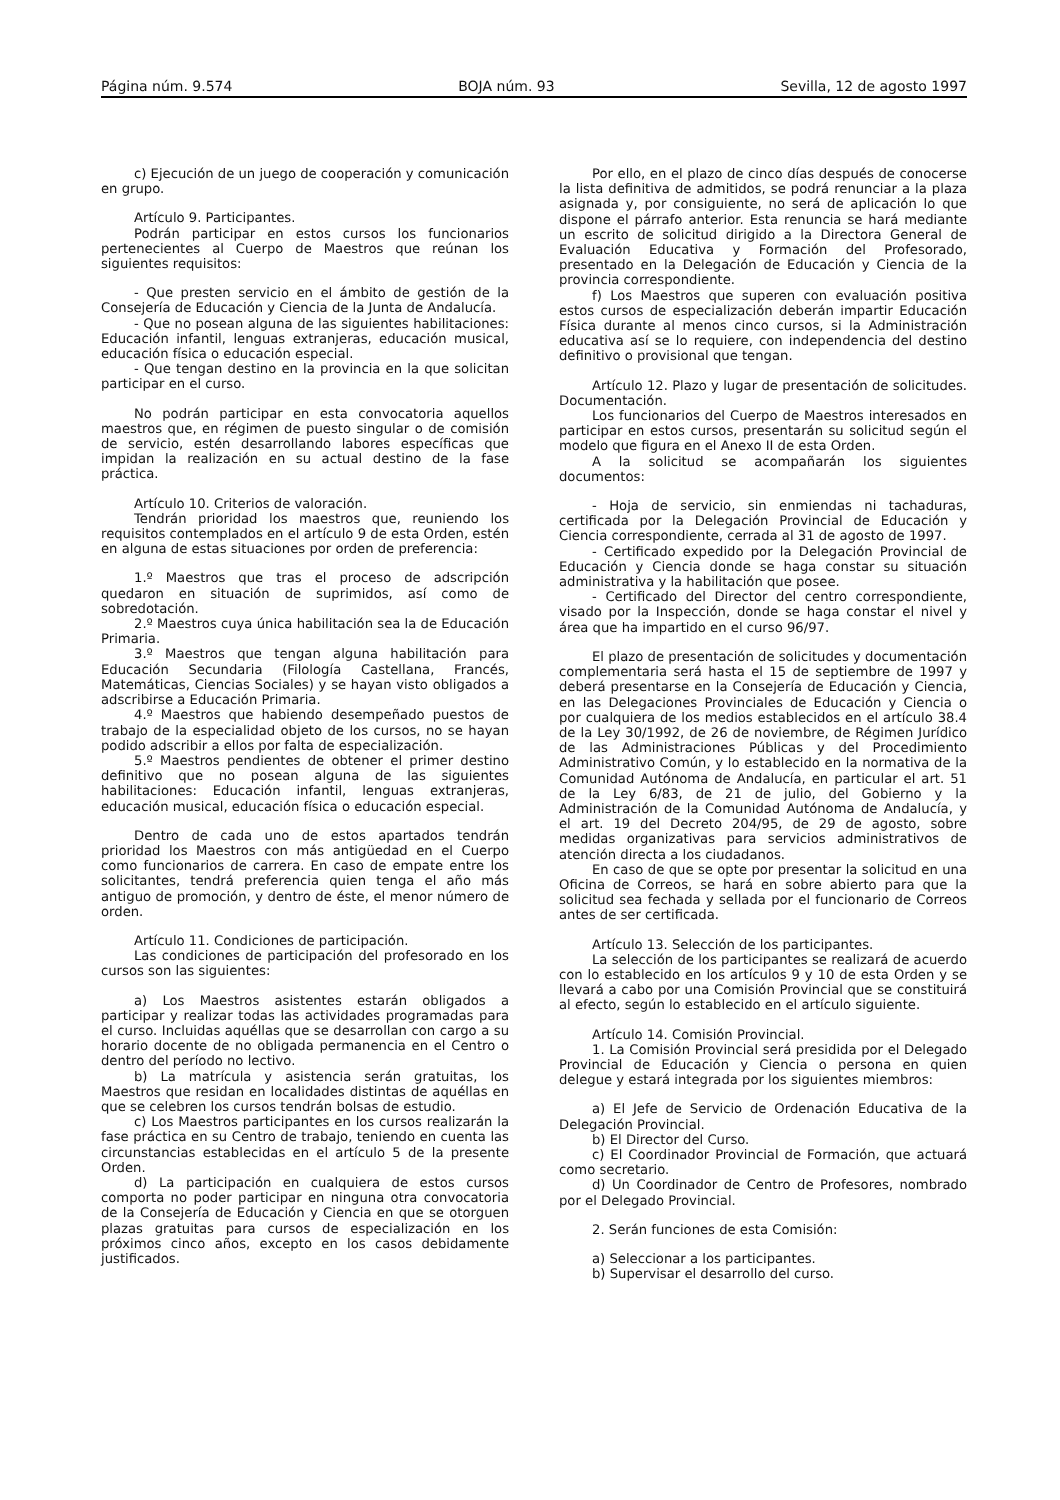Página núm. 9.574 BOJA núm. 93 Sevilla, 12 de agosto 1997
c) Ejecución de un juego de cooperación y comunicación en grupo.
Artículo 9. Participantes.
Podrán participar en estos cursos los funcionarios pertenecientes al Cuerpo de Maestros que reúnan los siguientes requisitos:
- Que presten servicio en el ámbito de gestión de la Consejería de Educación y Ciencia de la Junta de Andalucía.
- Que no posean alguna de las siguientes habilitaciones: Educación infantil, lenguas extranjeras, educación musical, educación física o educación especial.
- Que tengan destino en la provincia en la que solicitan participar en el curso.
No podrán participar en esta convocatoria aquellos maestros que, en régimen de puesto singular o de comisión de servicio, estén desarrollando labores específicas que impidan la realización en su actual destino de la fase práctica.
Artículo 10. Criterios de valoración.
Tendrán prioridad los maestros que, reuniendo los requisitos contemplados en el artículo 9 de esta Orden, estén en alguna de estas situaciones por orden de preferencia:
1.º Maestros que tras el proceso de adscripción quedaron en situación de suprimidos, así como de sobredotación.
2.º Maestros cuya única habilitación sea la de Educación Primaria.
3.º Maestros que tengan alguna habilitación para Educación Secundaria (Filología Castellana, Francés, Matemáticas, Ciencias Sociales) y se hayan visto obligados a adscribirse a Educación Primaria.
4.º Maestros que habiendo desempeñado puestos de trabajo de la especialidad objeto de los cursos, no se hayan podido adscribir a ellos por falta de especialización.
5.º Maestros pendientes de obtener el primer destino definitivo que no posean alguna de las siguientes habilitaciones: Educación infantil, lenguas extranjeras, educación musical, educación física o educación especial.
Dentro de cada uno de estos apartados tendrán prioridad los Maestros con más antigüedad en el Cuerpo como funcionarios de carrera. En caso de empate entre los solicitantes, tendrá preferencia quien tenga el año más antiguo de promoción, y dentro de éste, el menor número de orden.
Artículo 11. Condiciones de participación.
Las condiciones de participación del profesorado en los cursos son las siguientes:
a) Los Maestros asistentes estarán obligados a participar y realizar todas las actividades programadas para el curso. Incluidas aquéllas que se desarrollan con cargo a su horario docente de no obligada permanencia en el Centro o dentro del período no lectivo.
b) La matrícula y asistencia serán gratuitas, los Maestros que residan en localidades distintas de aquéllas en que se celebren los cursos tendrán bolsas de estudio.
c) Los Maestros participantes en los cursos realizarán la fase práctica en su Centro de trabajo, teniendo en cuenta las circunstancias establecidas en el artículo 5 de la presente Orden.
d) La participación en cualquiera de estos cursos comporta no poder participar en ninguna otra convocatoria de la Consejería de Educación y Ciencia en que se otorguen plazas gratuitas para cursos de especialización en los próximos cinco años, excepto en los casos debidamente justificados.
Por ello, en el plazo de cinco días después de conocerse la lista definitiva de admitidos, se podrá renunciar a la plaza asignada y, por consiguiente, no será de aplicación lo que dispone el párrafo anterior. Esta renuncia se hará mediante un escrito de solicitud dirigido a la Directora General de Evaluación Educativa y Formación del Profesorado, presentado en la Delegación de Educación y Ciencia de la provincia correspondiente.
f) Los Maestros que superen con evaluación positiva estos cursos de especialización deberán impartir Educación Física durante al menos cinco cursos, si la Administración educativa así se lo requiere, con independencia del destino definitivo o provisional que tengan.
Artículo 12. Plazo y lugar de presentación de solicitudes. Documentación.
Los funcionarios del Cuerpo de Maestros interesados en participar en estos cursos, presentarán su solicitud según el modelo que figura en el Anexo II de esta Orden.
A la solicitud se acompañarán los siguientes documentos:
- Hoja de servicio, sin enmiendas ni tachaduras, certificada por la Delegación Provincial de Educación y Ciencia correspondiente, cerrada al 31 de agosto de 1997.
- Certificado expedido por la Delegación Provincial de Educación y Ciencia donde se haga constar su situación administrativa y la habilitación que posee.
- Certificado del Director del centro correspondiente, visado por la Inspección, donde se haga constar el nivel y área que ha impartido en el curso 96/97.
El plazo de presentación de solicitudes y documentación complementaria será hasta el 15 de septiembre de 1997 y deberá presentarse en la Consejería de Educación y Ciencia, en las Delegaciones Provinciales de Educación y Ciencia o por cualquiera de los medios establecidos en el artículo 38.4 de la Ley 30/1992, de 26 de noviembre, de Régimen Jurídico de las Administraciones Públicas y del Procedimiento Administrativo Común, y lo establecido en la normativa de la Comunidad Autónoma de Andalucía, en particular el art. 51 de la Ley 6/83, de 21 de julio, del Gobierno y la Administración de la Comunidad Autónoma de Andalucía, y el art. 19 del Decreto 204/95, de 29 de agosto, sobre medidas organizativas para servicios administrativos de atención directa a los ciudadanos.
En caso de que se opte por presentar la solicitud en una Oficina de Correos, se hará en sobre abierto para que la solicitud sea fechada y sellada por el funcionario de Correos antes de ser certificada.
Artículo 13. Selección de los participantes.
La selección de los participantes se realizará de acuerdo con lo establecido en los artículos 9 y 10 de esta Orden y se llevará a cabo por una Comisión Provincial que se constituirá al efecto, según lo establecido en el artículo siguiente.
Artículo 14. Comisión Provincial.
1. La Comisión Provincial será presidida por el Delegado Provincial de Educación y Ciencia o persona en quien delegue y estará integrada por los siguientes miembros:
a) El Jefe de Servicio de Ordenación Educativa de la Delegación Provincial.
b) El Director del Curso.
c) El Coordinador Provincial de Formación, que actuará como secretario.
d) Un Coordinador de Centro de Profesores, nombrado por el Delegado Provincial.
2. Serán funciones de esta Comisión:
a) Seleccionar a los participantes.
b) Supervisar el desarrollo del curso.